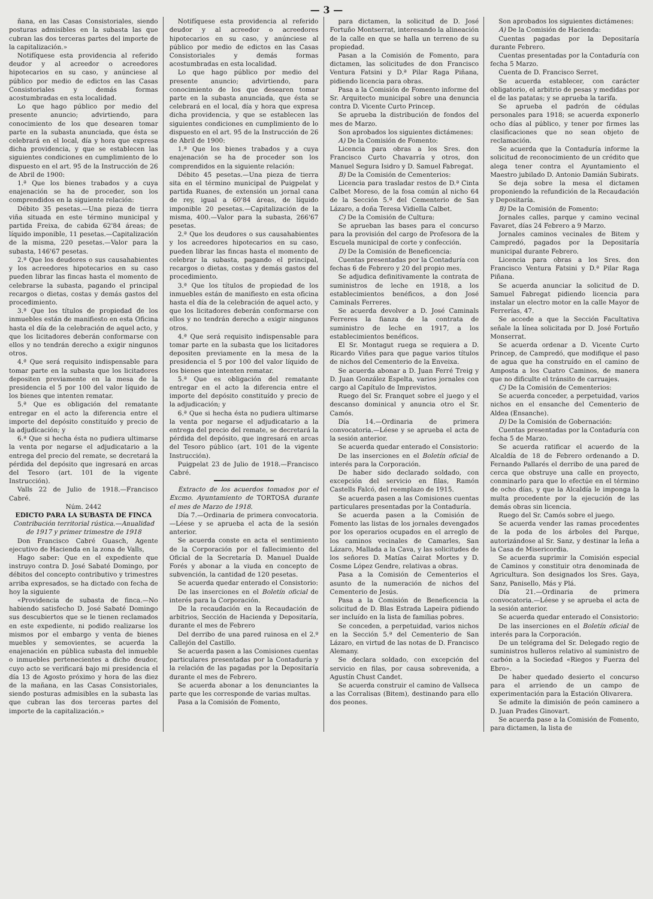— 3 —
ñana, en las Casas Consistoriales, siendo posturas admisibles en la subasta las que cubran las dos terceras partes del importe de la capitalización.»
Notifíquese esta providencia al referido deudor y al acreedor o acreedores hipotecarios en su caso, y anúnciese al público por medio de edictos en las Casas Consistoriales y demás formas acostumbradas en esta localidad.
Lo que hago público por medio del presente anuncio; advirtiendo, para conocimiento de los que desearen tomar parte en la subasta anunciada, que ésta se celebrará en el local, día y hora que expresa dicha providencia, y que se establecen las siguientes condiciones en cumplimiento de lo dispuesto en el art. 95 de la Instrucción de 26 de Abril de 1900:
1.ª Que los bienes trabados y a cuya enajenación se ha de proceder, son los comprendidos en la siguiente relación:
Débito 35 pesetas.—Una pieza de tierra viña situada en este término municipal y partida Freixa, de cabida 62'84 áreas; de líquido imponible, 11 pesetas.—Capitalización de la misma, 220 pesetas.—Valor para la subasta, 146'67 pesetas.
2.ª Que los deudores o sus causahabientes y los acreedores hipotecarios en su caso pueden librar las fincas hasta el momento de celebrarse la subasta, pagando el principal recargos o dietas, costas y demás gastos del procedimiento.
3.ª Que los títulos de propiedad de los inmuebles están de manifiesto en esta Oficina hasta el día de la celebración de aquel acto, y que los licitadores deberán conformarse con ellos y no tendrán derecho a exigir ningunos otros.
4.ª Que será requisito indispensable para tomar parte en la subasta que los licitadores depositen previamente en la mesa de la presidencia el 5 por 100 del valor líquido de los bienes que intenten rematar.
5.ª Que es obligación del rematante entregar en el acto la diferencia entre el importe del depósito constituído y precio de la adjudicación; y
6.ª Que si hecha ésta no pudiera ultimarse la venta por negarse el adjudicatario a la entrega del precio del remate, se decretará la pérdida del depósito que ingresará en arcas del Tesoro (art. 101 de la vigente Instrucción).
Valls 22 de Julio de 1918.—Francisco Cabré.
Núm. 2442
EDICTO PARA LA SUBASTA DE FINCA
Contribución territorial rústica.—Anualidad de 1917 y primer trimestre de 1918
Don Francisco Cabré Guasch, Agente ejecutivo de Hacienda en la zona de Valls,
Hago saber: Que en el expediente que instruyo contra D. José Sabaté Domingo, por débitos del concepto contributivo y trimestres arriba expresados, se ha dictado con fecha de hoy la siguiente
«Providencia de subasta de finca.—No habiendo satisfecho D. José Sabaté Domingo sus descubiertos que se le tienen reclamados en este expediente, ni podido realizarse los mismos por el embargo y venta de bienes muebles y semovientes, se acuerda la enajenación en pública subasta del inmueble o inmuebles pertenecientes a dicho deudor, cuyo acto se verificará bajo mi presidencia el día 13 de Agosto próximo y hora de las diez de la mañana, en las Casas Consistoriales, siendo posturas admisibles en la subasta las que cubran las dos terceras partes del importe de la capitalización.»
Notifíquese esta providencia al referido deudor y al acreedor o acreedores hipotecarios en su caso, y anúnciese al público por medio de edictos en las Casas Consistoriales y demás formas acostumbradas en esta localidad.
Lo que hago público por medio del presente anuncio; advirtiendo, para conocimiento de los que desearen tomar parte en la subasta anunciada, que ésta se celebrará en el local, día y hora que expresa dicha providencia, y que se establecen las siguientes condiciones en cumplimiento de lo dispuesto en el art. 95 de la Instrucción de 26 de Abril de 1900:
1.ª Que los bienes trabados y a cuya enajenación se ha de proceder son los comprendidos en la siguiente relación:
Débito 45 pesetas.—Una pieza de tierra sita en el término municipal de Puigpelat y partida Ruanes, de extensión un jornal cana de rey, igual a 60'84 áreas, de líquido imponible 20 pesetas.—Capitalización de la misma, 400.—Valor para la subasta, 266'67 pesetas.
2.ª Que los deudores o sus causahabientes y los acreedores hipotecarios en su caso, pueden librar las fincas hasta el momento de celebrar la subasta, pagando el principal, recargos o dietas, costas y demás gastos del procedimiento.
3.ª Que los títulos de propiedad de los inmuebles están de manifiesto en esta oficina hasta el día de la celebración de aquel acto, y que los licitadores deberán conformarse con ellos y no tendrán derecho a exigir ningunos otros.
4.ª Que será requisito indispensable para tomar parte en la subasta que los licitadores depositen previamente en la mesa de la presidencia el 5 por 100 del valor líquido de los bienes que intenten rematar.
5.ª Que es obligación del rematante entregar en el acto la diferencia entre el importe del depósito constituído y precio de la adjudicación; y
6.ª Que si hecha ésta no pudiera ultimarse la venta por negarse el adjudicatario a la entrega del precio del remate, se decretará la pérdida del depósito, que ingresará en arcas del Tesoro público (art. 101 de la vigente Instrucción).
Puigpelat 23 de Julio de 1918.—Francisco Cabré.
Extracto de los acuerdos tomados por el Excmo. Ayuntamiento de TORTOSA durante el mes de Marzo de 1918.
Día 7.—Ordinaria de primera convocatoria.—Léese y se aprueba el acta de la sesión anterior.
Se acuerda conste en acta el sentimiento de la Corporación por el fallecimiento del Oficial de la Secretaría D. Manuel Dualde Forés y abonar a la viuda en concepto de subvención, la cantidad de 120 pesetas.
Se acuerda quedar enterado el Consistorio:
De las inserciones en el Boletín oficial de interés para la Corporación.
De la recaudación en la Recaudación de arbitrios, Sección de Hacienda y Depositaría, durante el mes de Febrero
Del derribo de una pared ruinosa en el 2.º Callejón del Castillo.
Se acuerda pasen a las Comisiones cuentas particulares presentadas por la Contaduría y la relación de las pagadas por la Depositaría durante el mes de Febrero.
Se acuerda abonar a los denunciantes la parte que les corresponde de varias multas.
Pasa a la Comisión de Fomento,
para dictamen, la solicitud de D. José Fortuño Montserrat, interesando la alineación de la calle en que se halla un terreno de su propiedad.
Pasan a la Comisión de Fomento, para dictamen, las solicitudes de don Francisco Ventura Fatsini y D.ª Pilar Raga Piñana, pidiendo licencia para obras.
Pasa a la Comisión de Fomento informe del Sr. Arquitecto municipal sobre una denuncia contra D. Vicente Curto Princep.
Se aprueba la distribución de fondos del mes de Marzo.
Son aprobados los siguientes dictámenes:
A) De la Comisión de Fomento:
Licencia para obras a los Sres. don Francisco Curto Chavarría y otros, don Manuel Segura Isidro y D. Samuel Fabregat.
B) De la Comisión de Cementerios:
Licencia para trasladar restos de D.ª Cinta Calbet Moreso, de la fosa común al nicho 64 de la Sección 5.ª del Cementerio de San Lázaro, a doña Teresa Vidiella Calbet.
C) De la Comisión de Cultura:
Se aprueban las bases para el concurso para la provisión del cargo de Profesora de la Escuela municipal de corte y confección.
D) De la Comisión de Beneficencia:
Cuentas presentadas por la Contaduría con fechas 6 de Febrero y 20 del propio mes.
Se adjudica definitivamente la contrata de suministros de leche en 1918, a los establecimientos benéficos, a don José Caminals Ferreres.
Se acuerda devolver a D. José Caminals Ferreres la fianza de la contrata de suministro de leche en 1917, a los establecimientos benéficos.
El Sr. Montagut ruega se requiera a D. Ricardo Viñes para que pague varios títulos de nichos del Cementerio de la Enveixa.
Se acuerda abonar a D. Juan Ferré Treig y D. Juan González Espelta, varios jornales con cargo al Capítulo de Imprevistos.
Ruego del Sr. Franquet sobre el juego y el descanso dominical y anuncia otro el Sr. Camós.
Día 14.—Ordinaria de primera convocatoria.—Léese y se aprueba el acta de la sesión anterior.
Se acuerda quedar enterado el Consistorio:
De las inserciones en el Boletín oficial de interés para la Corporación.
De haber sido declarado soldado, con excepción del servicio en filas, Ramón Castells Falcó, del reemplazo de 1915.
Se acuerda pasen a las Comisiones cuentas particulares presentadas por la Contaduría.
Se acuerda pasen a la Comisión de Fomento las listas de los jornales devengados por los operarios ocupados en el arreglo de los caminos vecinales de Camarles, San Lázaro, Mallada a la Cava, y las solicitudes de los señores D. Matías Cairat Mortes y D. Cosme López Gendre, relativas a obras.
Pasa a la Comisión de Cementerios el asunto de la numeración de nichos del Cementerio de Jesús.
Pasa a la Comisión de Beneficencia la solicitud de D. Blas Estrada Lapeira pidiendo ser incluído en la lista de familias pobres.
Se conceden, a perpetuidad, varios nichos en la Sección 5.ª del Cementerio de San Lázaro, en virtud de las notas de D. Francisco Alemany.
Se declara soldado, con excepción del servicio en filas, por causa sobrevenida, a Agustín Chust Candet.
Se acuerda construir el camino de Vallseca a las Corralisas (Bitem), destinando para ello dos peones.
Son aprobados los siguientes dictámenes:
A) De la Comisión de Hacienda:
Cuentas pagadas por la Depositaría durante Febrero.
Cuentas presentadas por la Contaduría con fecha 5 Marzo.
Cuenta de D. Francisco Serret.
Se acuerda establecer, con carácter obligatorio, el arbitrio de pesas y medidas por el de las patatas; y se aprueba la tarifa.
Se aprueba el padrón de cédulas personales para 1918; se acuerda exponerlo ocho días al público, y tener por firmes las clasificaciones que no sean objeto de reclamación.
Se acuerda que la Contaduría informe la solicitud de reconocimiento de un crédito que alega tener contra el Ayuntamiento el Maestro jubilado D. Antonio Damián Subirats.
Se deja sobre la mesa el dictamen proponiendo la refundición de la Recaudación y Depositaría.
B) De la Comisión de Fomento:
Jornales calles, parque y camino vecinal Favaret, días 24 Febrero a 9 Marzo.
Jornales caminos vecinales de Bitem y Campredó, pagados por la Depositaría municipal durante Febrero.
Licencia para obras a los Sres. don Francisco Ventura Fatsini y D.ª Pilar Raga Piñana.
Se acuerda anunciar la solicitud de D. Samuel Fabregat pidiendo licencia para instalar un electro motor en la calle Mayor de Ferrerías, 47.
Se accede a que la Sección Facultativa señale la línea solicitada por D. José Fortuño Monserrat.
Se acuerda ordenar a D. Vicente Curto Princep, de Campredó, que modifique el paso de agua que ha construído en el camino de Amposta a los Cuatro Caminos, de manera que no dificulte el tránsito de carruajes.
C) De la Comisión de Cementerios:
Se acuerda conceder, a perpetuidad, varios nichos en el ensanche del Cementerio de Aldea (Ensanche).
D) De la Comisión de Gobernación:
Cuentas presentadas por la Contaduría con fecha 5 de Marzo.
Se acuerda ratificar el acuerdo de la Alcaldía de 18 de Febrero ordenando a D. Fernando Pallarés el derribo de una pared de cerca que obstruye una calle en proyecto, conminarlo para que lo efectúe en el término de ocho días, y que la Alcaldía le imponga la multa procedente por la ejecución de las demás obras sin licencia.
Ruego del Sr. Camós sobre el juego.
Se acuerda vender las ramas procedentes de la poda de los árboles del Parque, autorizándose al Sr. Sanz, y destinar la leña a la Casa de Misericordia.
Se acuerda suprimir la Comisión especial de Caminos y constituir otra denominada de Agricultura. Son designados los Sres. Gaya, Sanz, Panisello, Más y Plá.
Día 21.—Ordinaria de primera convocatoria.—Léese y se aprueba el acta de la sesión anterior.
Se acuerda quedar enterado el Consistorio:
De las inserciones en el Boletín oficial de interés para la Corporación.
De un telégrama del Sr. Delegado regio de suministros hulleros relativo al suministro de carbón a la Sociedad «Riegos y Fuerza del Ebro».
De haber quedado desierto el concurso para el arriendo de un campo de experimentación para la Estación Olivarera.
Se admite la dimisión de peón caminero a D. Juan Prades Ginovart.
Se acuerda pase a la Comisión de Fomento, para dictamen, la lista de